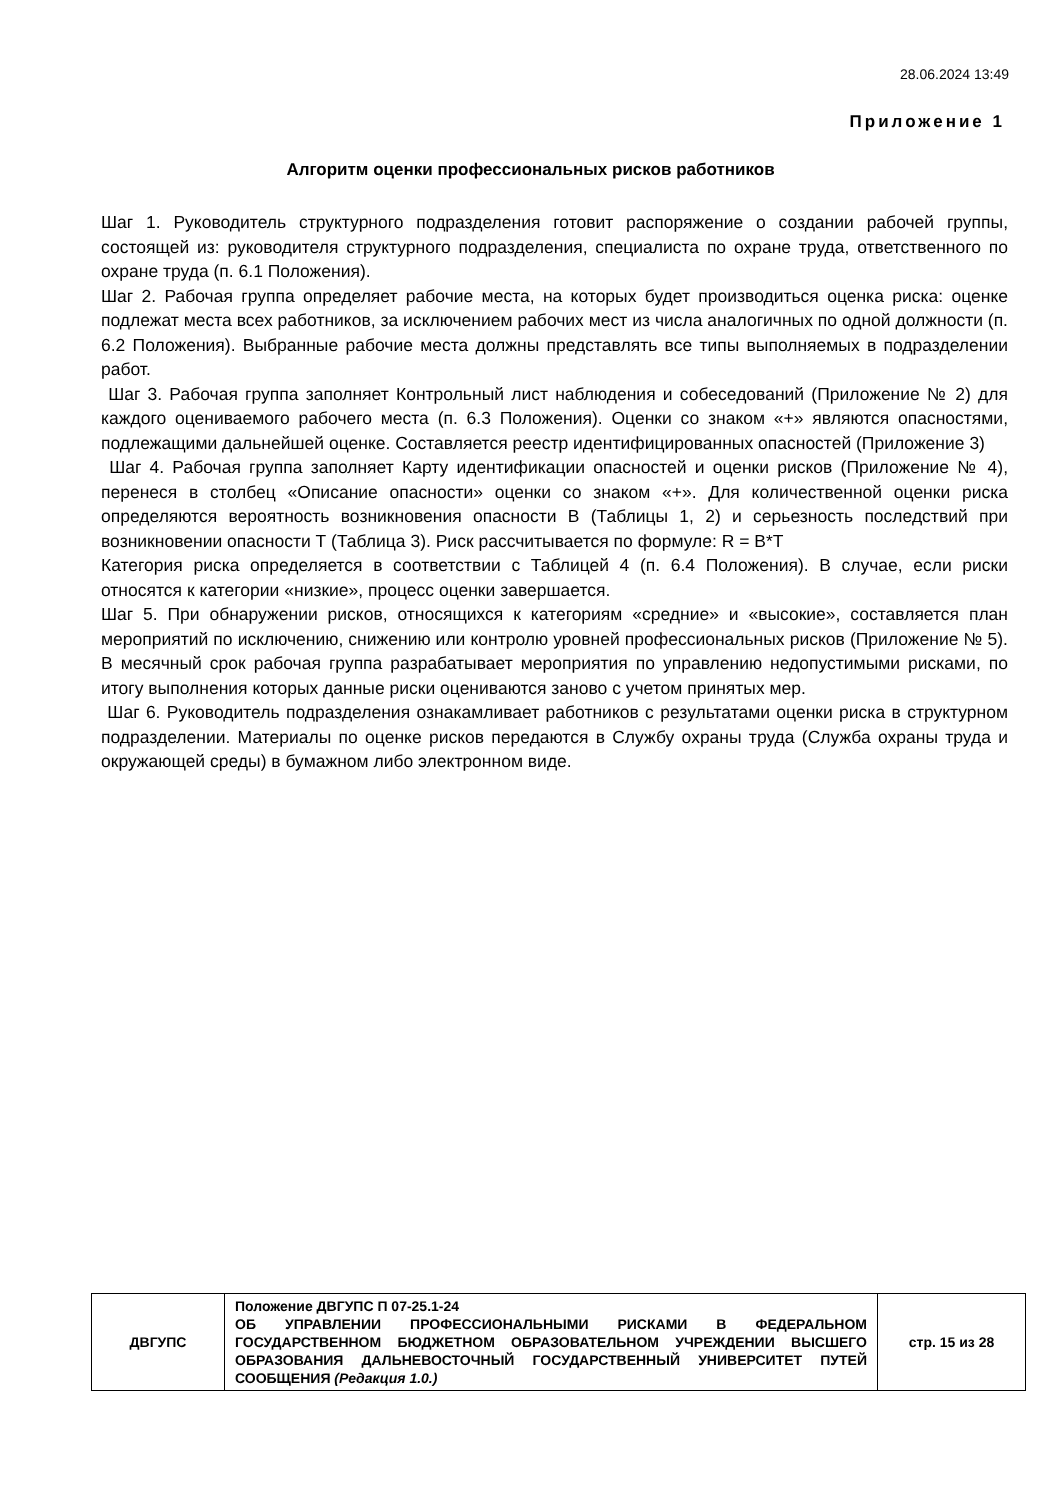28.06.2024 13:49
Приложение 1
Алгоритм оценки профессиональных рисков работников
Шаг 1. Руководитель структурного подразделения готовит распоряжение о создании рабочей группы, состоящей из: руководителя структурного подразделения, специалиста по охране труда, ответственного по охране труда (п. 6.1 Положения).
Шаг 2. Рабочая группа определяет рабочие места, на которых будет производиться оценка риска: оценке подлежат места всех работников, за исключением рабочих мест из числа аналогичных по одной должности (п. 6.2 Положения). Выбранные рабочие места должны представлять все типы выполняемых в подразделении работ.
Шаг 3. Рабочая группа заполняет Контрольный лист наблюдения и собеседований (Приложение № 2) для каждого оцениваемого рабочего места (п. 6.3 Положения). Оценки со знаком «+» являются опасностями, подлежащими дальнейшей оценке. Составляется реестр идентифицированных опасностей (Приложение 3)
Шаг 4. Рабочая группа заполняет Карту идентификации опасностей и оценки рисков (Приложение № 4), перенеся в столбец «Описание опасности» оценки со знаком «+». Для количественной оценки риска определяются вероятность возникновения опасности В (Таблицы 1, 2) и серьезность последствий при возникновении опасности Т (Таблица 3). Риск рассчитывается по формуле: R = В*Т
Категория риска определяется в соответствии с Таблицей 4 (п. 6.4 Положения). В случае, если риски относятся к категории «низкие», процесс оценки завершается.
Шаг 5. При обнаружении рисков, относящихся к категориям «средние» и «высокие», составляется план мероприятий по исключению, снижению или контролю уровней профессиональных рисков (Приложение № 5). В месячный срок рабочая группа разрабатывает мероприятия по управлению недопустимыми рисками, по итогу выполнения которых данные риски оцениваются заново с учетом принятых мер.
Шаг 6. Руководитель подразделения ознакамливает работников с результатами оценки риска в структурном подразделении. Материалы по оценке рисков передаются в Службу охраны труда (Служба охраны труда и окружающей среды) в бумажном либо электронном виде.
| ДВГУПС | Положение ДВГУПС П 07-25.1-24 ОБ УПРАВЛЕНИИ ПРОФЕССИОНАЛЬНЫМИ РИСКАМИ В ФЕДЕРАЛЬНОМ ГОСУДАРСТВЕННОМ БЮДЖЕТНОМ ОБРАЗОВАТЕЛЬНОМ УЧРЕЖДЕНИИ ВЫСШЕГО ОБРАЗОВАНИЯ ДАЛЬНЕВОСТОЧНЫЙ ГОСУДАРСТВЕННЫЙ УНИВЕРСИТЕТ ПУТЕЙ СООБЩЕНИЯ (Редакция 1.0.) | стр. 15 из 28 |